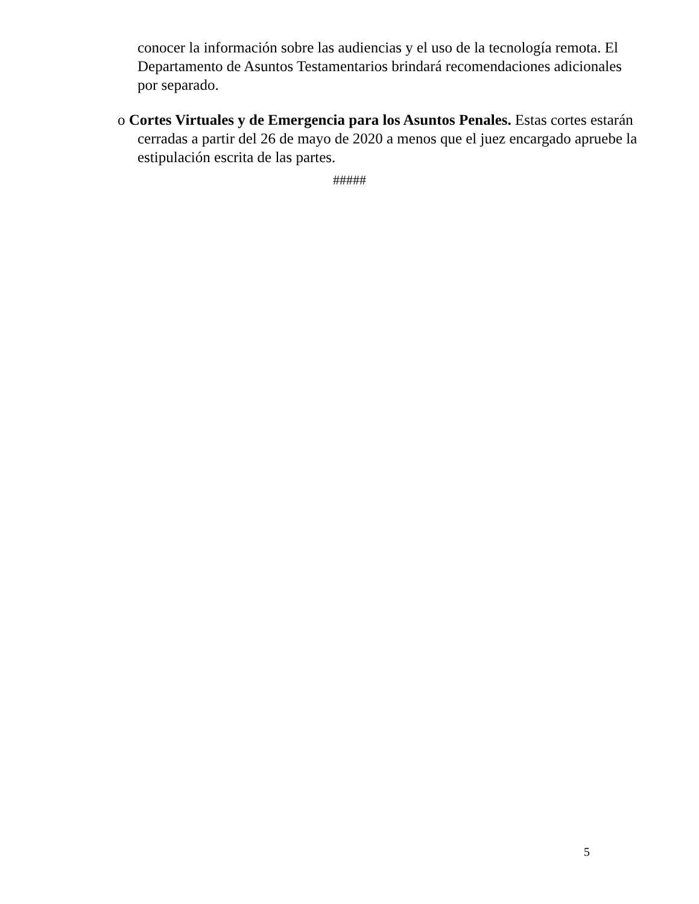conocer la información sobre las audiencias y el uso de la tecnología remota. El Departamento de Asuntos Testamentarios brindará recomendaciones adicionales por separado.
o Cortes Virtuales y de Emergencia para los Asuntos Penales. Estas cortes estarán cerradas a partir del 26 de mayo de 2020 a menos que el juez encargado apruebe la estipulación escrita de las partes.
#####
5